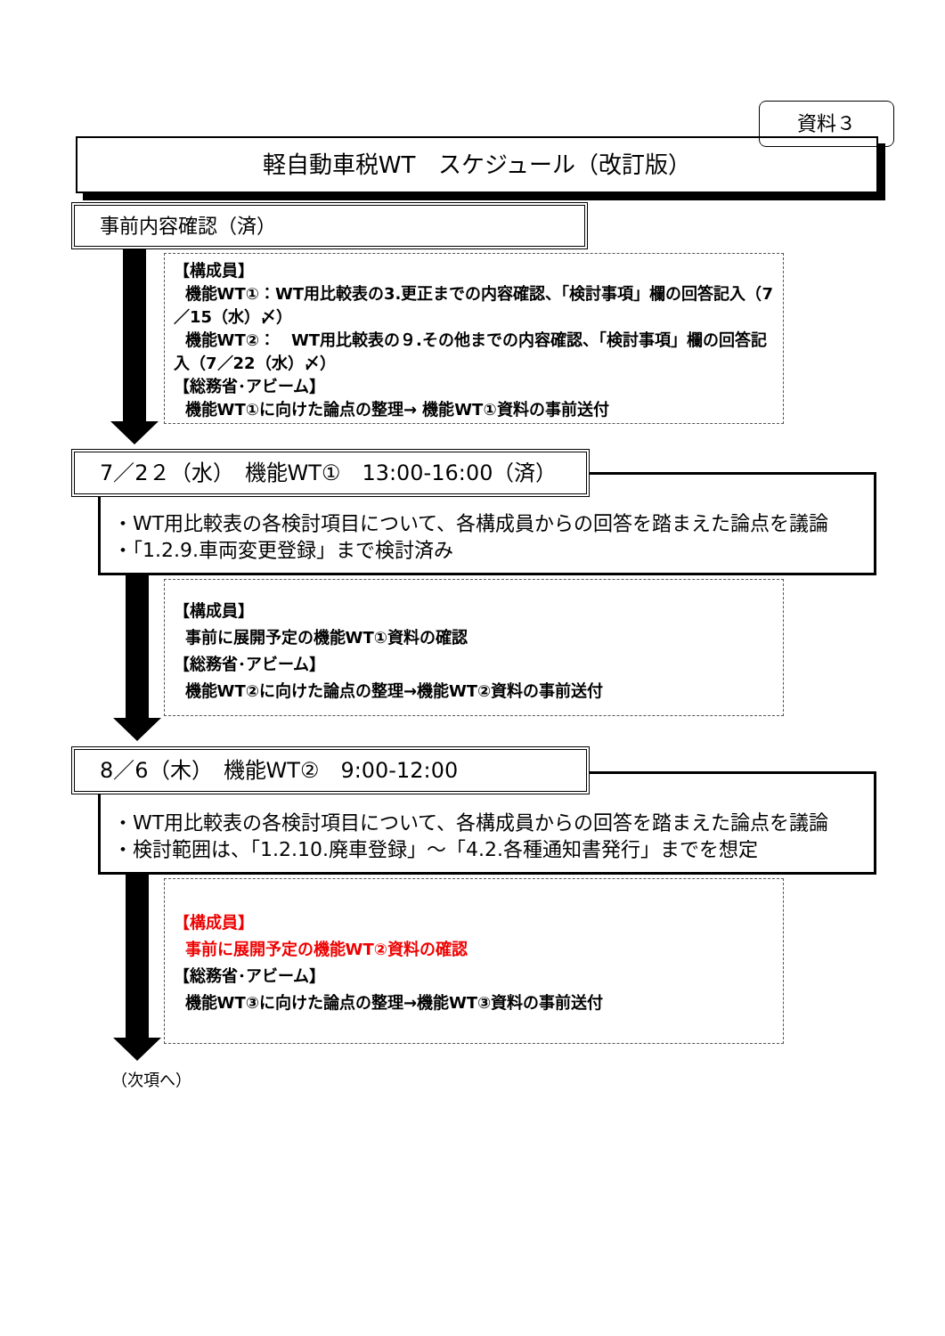資料３
軽自動車税WT　スケジュール（改訂版）
事前内容確認（済）
【構成員】
機能WT①：WT用比較表の3.更正までの内容確認、「検討事項」欄の回答記入（7／15（水）〆）
機能WT②：　WT用比較表の９.その他までの内容確認、「検討事項」欄の回答記入（7／22（水）〆）
【総務省･アビーム】
機能WT①に向けた論点の整理→ 機能WT①資料の事前送付
・WT用比較表の各検討項目について、各構成員からの回答を踏まえた論点を議論
・「1.2.9.車両変更登録」まで検討済み
7／2２（水）　機能WT①　13:00-16:00（済）
【構成員】
事前に展開予定の機能WT①資料の確認
【総務省･アビーム】
機能WT②に向けた論点の整理→機能WT②資料の事前送付
・WT用比較表の各検討項目について、各構成員からの回答を踏まえた論点を議論
・検討範囲は、「1.2.10.廃車登録」～「4.2.各種通知書発行」までを想定
8／6（木）　機能WT②　9:00-12:00
【構成員】
事前に展開予定の機能WT②資料の確認
【総務省･アビーム】
機能WT③に向けた論点の整理→機能WT③資料の事前送付
（次項へ）